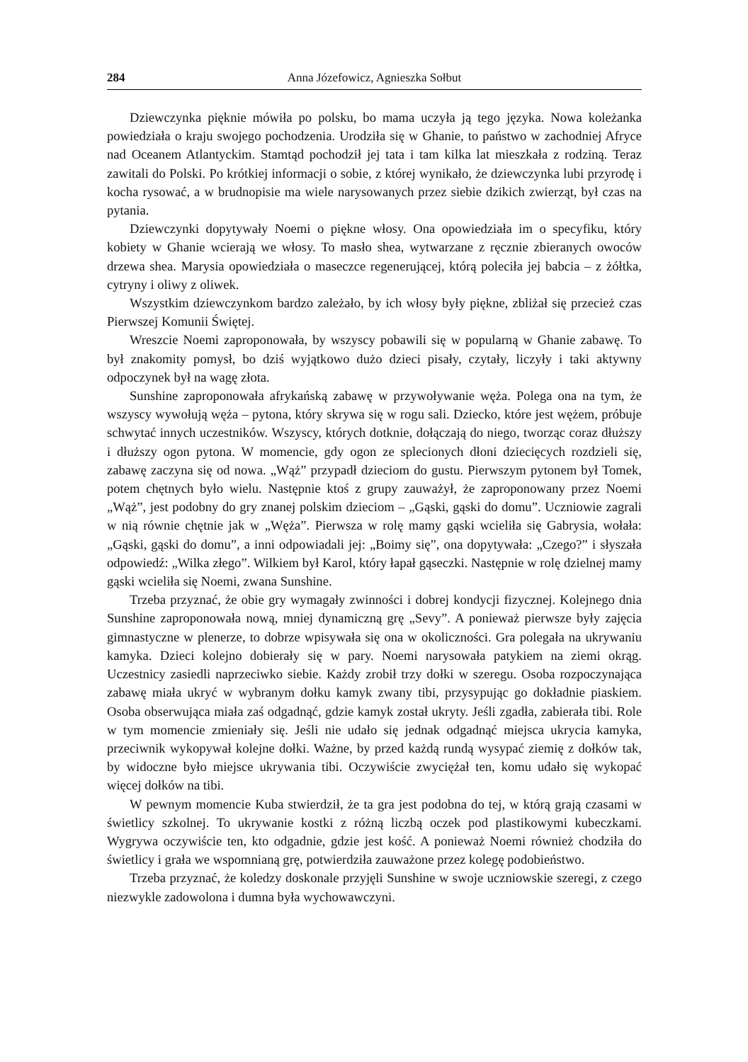284 Anna Józefowicz, Agnieszka Sołbut
Dziewczynka pięknie mówiła po polsku, bo mama uczyła ją tego języka. Nowa koleżanka powiedziała o kraju swojego pochodzenia. Urodziła się w Ghanie, to państwo w zachodniej Afryce nad Oceanem Atlantyckim. Stamtąd pochodził jej tata i tam kilka lat mieszkała z rodziną. Teraz zawitali do Polski. Po krótkiej informacji o sobie, z której wynikało, że dziewczynka lubi przyrodę i kocha rysować, a w brudnopisie ma wiele narysowanych przez siebie dzikich zwierząt, był czas na pytania.
Dziewczynki dopytywały Noemi o piękne włosy. Ona opowiedziała im o specyfiku, który kobiety w Ghanie wcierają we włosy. To masło shea, wytwarzane z ręcznie zbieranych owoców drzewa shea. Marysia opowiedziała o maseczce regenerującej, którą poleciła jej babcia – z żółtka, cytryny i oliwy z oliwek.
Wszystkim dziewczynkom bardzo zależało, by ich włosy były piękne, zbliżał się przecież czas Pierwszej Komunii Świętej.
Wreszcie Noemi zaproponowała, by wszyscy pobawili się w popularną w Ghanie zabawę. To był znakomity pomysł, bo dziś wyjątkowo dużo dzieci pisały, czytały, liczyły i taki aktywny odpoczynek był na wagę złota.
Sunshine zaproponowała afrykańską zabawę w przywoływanie węża. Polega ona na tym, że wszyscy wywołują węża – pytona, który skrywa się w rogu sali. Dziecko, które jest wężem, próbuje schwytać innych uczestników. Wszyscy, których dotknie, dołączają do niego, tworząc coraz dłuższy i dłuższy ogon pytona. W momencie, gdy ogon ze splecionych dłoni dziecięcych rozdzieli się, zabawę zaczyna się od nowa. „Wąż” przypadł dzieciom do gustu. Pierwszym pytonem był Tomek, potem chętnych było wielu. Następnie ktoś z grupy zauważył, że zaproponowany przez Noemi „Wąż”, jest podobny do gry znanej polskim dzieciom – „Gąski, gąski do domu”. Uczniowie zagrali w nią równie chętnie jak w „Węża”. Pierwsza w rolę mamy gąski wcieliła się Gabrysia, wołała: „Gąski, gąski do domu”, a inni odpowiadali jej: „Boimy się”, ona dopytywała: „Czego?” i słyszała odpowiedź: „Wilka złego”. Wilkiem był Karol, który łapał gąseczki. Następnie w rolę dzielnej mamy gąski wcieliła się Noemi, zwana Sunshine.
Trzeba przyznać, że obie gry wymagały zwinności i dobrej kondycji fizycznej. Kolejnego dnia Sunshine zaproponowała nową, mniej dynamiczną grę „Sevy”. A ponieważ pierwsze były zajęcia gimnastyczne w plenerze, to dobrze wpisywała się ona w okoliczności. Gra polegała na ukrywaniu kamyka. Dzieci kolejno dobierały się w pary. Noemi narysowała patykiem na ziemi okrąg. Uczestnicy zasiedli naprzeciwko siebie. Każdy zrobił trzy dołki w szeregu. Osoba rozpoczynająca zabawę miała ukryć w wybranym dołku kamyk zwany tibi, przysypując go dokładnie piaskiem. Osoba obserwująca miała zaś odgadnąć, gdzie kamyk został ukryty. Jeśli zgadła, zabierała tibi. Role w tym momencie zmieniały się. Jeśli nie udało się jednak odgadnąć miejsca ukrycia kamyka, przeciwnik wykopywał kolejne dołki. Ważne, by przed każdą rundą wysypać ziemię z dołków tak, by widoczne było miejsce ukrywania tibi. Oczywiście zwyciężał ten, komu udało się wykopać więcej dołków na tibi.
W pewnym momencie Kuba stwierdził, że ta gra jest podobna do tej, w którą grają czasami w świetlicy szkolnej. To ukrywanie kostki z różną liczbą oczek pod plastikowymi kubeczkami. Wygrywa oczywiście ten, kto odgadnie, gdzie jest kość. A ponieważ Noemi również chodziła do świetlicy i grała we wspomnianą grę, potwierdziła zauważone przez kolegę podobieństwo.
Trzeba przyznać, że koledzy doskonale przyjęli Sunshine w swoje uczniowskie szeregi, z czego niezwykle zadowolona i dumna była wychowawczyni.